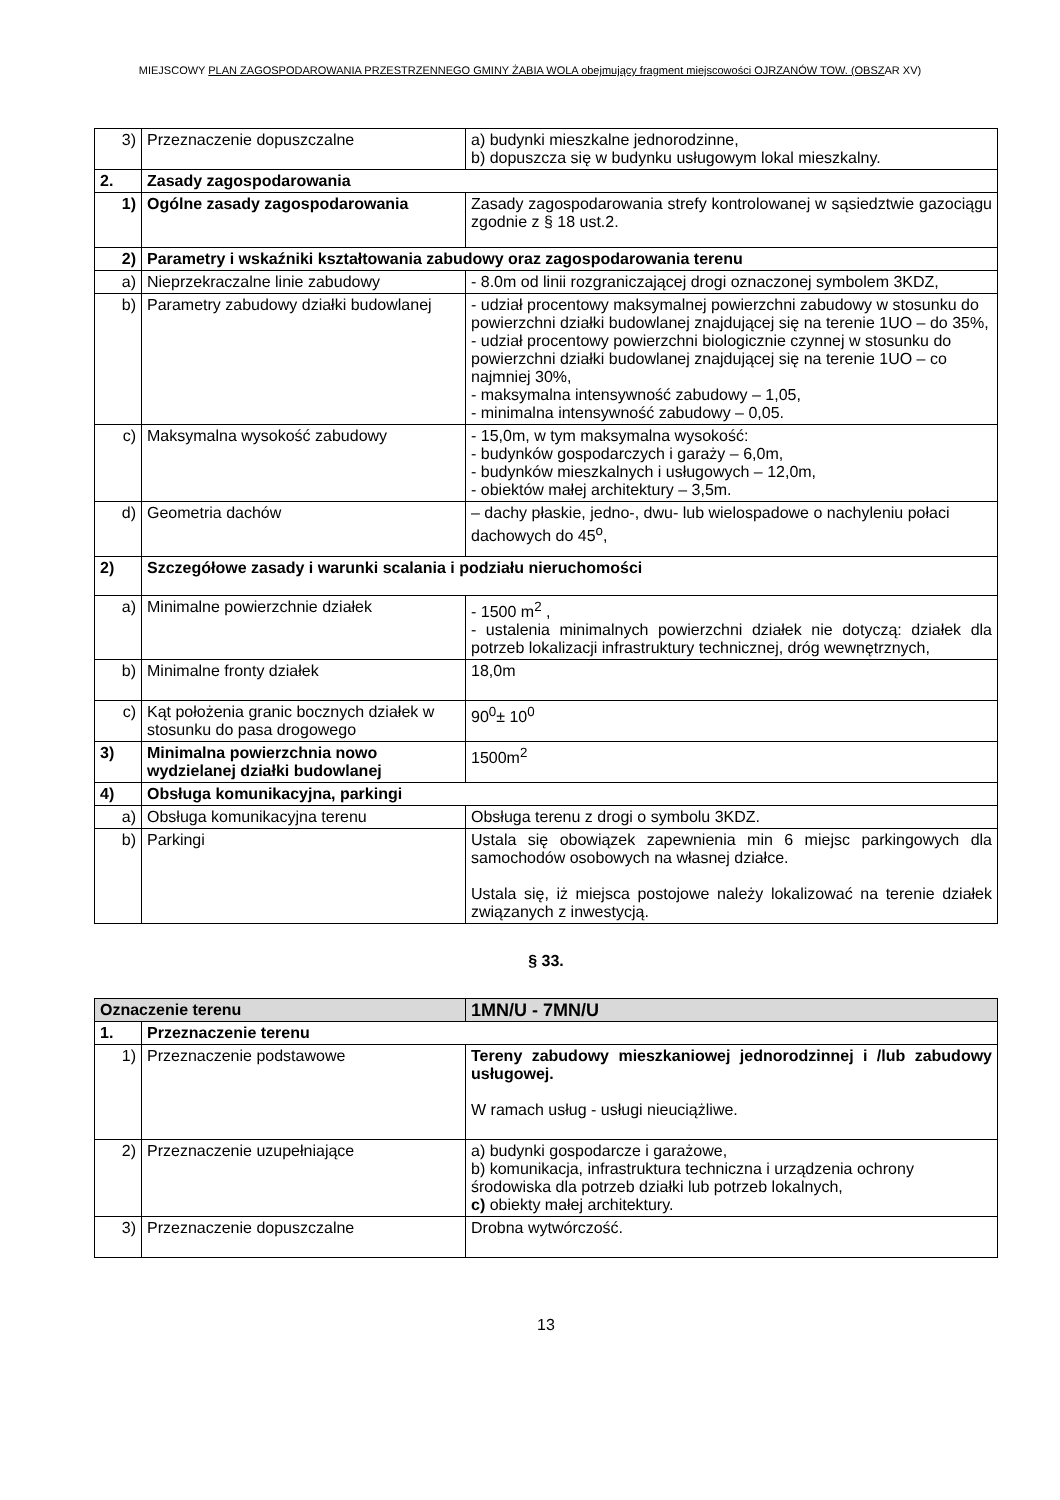MIEJSCOWY PLAN ZAGOSPODAROWANIA PRZESTRZENNEGO GMINY ŻABIA WOLA obejmujący fragment miejscowości OJRZANÓW TOW. (OBSZAR XV)
| 3) | Przeznaczenie dopuszczalne | a) budynki mieszkalne jednorodzinne, b) dopuszcza się w budynku usługowym lokal mieszkalny. |
| 2. | Zasady zagospodarowania | |
| 1) | Ogólne zasady zagospodarowania | Zasady zagospodarowania strefy kontrolowanej w sąsiedztwie gazociągu zgodnie z § 18 ust.2. |
| 2) | Parametry i wskaźniki kształtowania zabudowy oraz zagospodarowania terenu | |
| a) | Nieprzekraczalne linie zabudowy | - 8.0m od linii rozgraniczającej drogi oznaczonej symbolem 3KDZ, |
| b) | Parametry zabudowy działki budowlanej | - udział procentowy maksymalnej powierzchni zabudowy w stosunku do powierzchni działki budowlanej znajdującej się na terenie 1UO – do 35%, - udział procentowy powierzchni biologicznie czynnej w stosunku do powierzchni działki budowlanej znajdującej się na terenie 1UO – co najmniej 30%, - maksymalna intensywność zabudowy – 1,05, - minimalna intensywność zabudowy – 0,05. |
| c) | Maksymalna wysokość zabudowy | - 15,0m, w tym maksymalna wysokość: - budynków gospodarczych i garaży – 6,0m, - budynków mieszkalnych i usługowych – 12,0m, - obiektów małej architektury – 3,5m. |
| d) | Geometria dachów | – dachy płaskie, jedno-, dwu- lub wielospadowe o nachyleniu połaci dachowych do 45<sup>o</sup>, |
| 2) | Szczegółowe zasady i warunki scalania i podziału nieruchomości | |
| a) | Minimalne powierzchnie działek | - 1500 m<sup>2</sup> , - ustalenia minimalnych powierzchni działek nie dotyczą: działek dla potrzeb lokalizacji infrastruktury technicznej, dróg wewnętrznych, |
| b) | Minimalne fronty działek | 18,0m |
| c) | Kąt położenia granic bocznych działek w stosunku do pasa drogowego | 90<sup>0</sup>± 10<sup>0</sup> |
| 3) | Minimalna powierzchnia nowo wydzielanej działki budowlanej | 1500m<sup>2</sup> |
| 4) | Obsługa komunikacyjna, parkingi | |
| a) | Obsługa komunikacyjna terenu | Obsługa terenu z drogi o symbolu 3KDZ. |
| b) | Parkingi | Ustala się obowiązek zapewnienia min 6 miejsc parkingowych dla samochodów osobowych na własnej działce. Ustala się, iż miejsca postojowe należy lokalizować na terenie działek związanych z inwestycją. |
§ 33.
| Oznaczenie terenu | | 1MN/U - 7MN/U |
| 1. | Przeznaczenie terenu | |
| 1) | Przeznaczenie podstawowe | Tereny zabudowy mieszkaniowej jednorodzinnej i /lub zabudowy usługowej. W ramach usług - usługi nieuciążliwe. |
| 2) | Przeznaczenie uzupełniające | a) budynki gospodarcze i garażowe, b) komunikacja, infrastruktura techniczna i urządzenia ochrony środowiska dla potrzeb działki lub potrzeb lokalnych, c) obiekty małej architektury. |
| 3) | Przeznaczenie dopuszczalne | Drobna wytwórczość. |
13